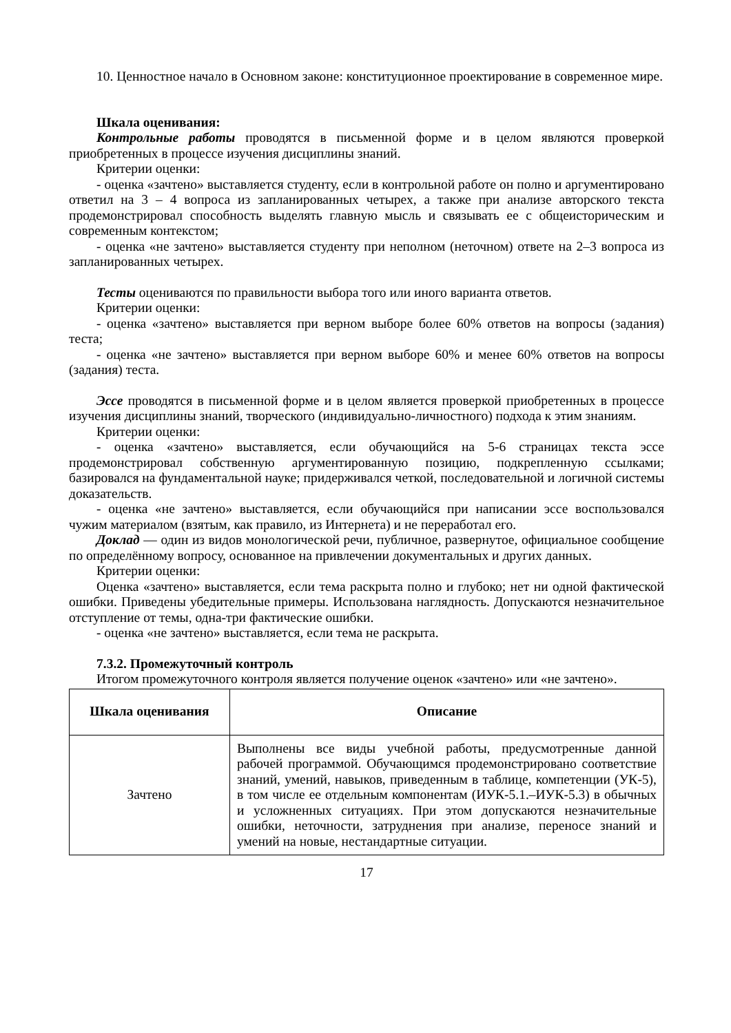10. Ценностное начало в Основном законе: конституционное проектирование в современное мире.
Шкала оценивания:
Контрольные работы проводятся в письменной форме и в целом являются проверкой приобретенных в процессе изучения дисциплины знаний.
Критерии оценки:
- оценка «зачтено» выставляется студенту, если в контрольной работе он полно и аргументировано ответил на 3 – 4 вопроса из запланированных четырех, а также при анализе авторского текста продемонстрировал способность выделять главную мысль и связывать ее с общеисторическим и современным контекстом;
- оценка «не зачтено» выставляется студенту при неполном (неточном) ответе на 2–3 вопроса из запланированных четырех.
Тесты оцениваются по правильности выбора того или иного варианта ответов.
Критерии оценки:
- оценка «зачтено» выставляется при верном выборе более 60% ответов на вопросы (задания) теста;
- оценка «не зачтено» выставляется при верном выборе 60% и менее 60% ответов на вопросы (задания) теста.
Эссе проводятся в письменной форме и в целом является проверкой приобретенных в процессе изучения дисциплины знаний, творческого (индивидуально-личностного) подхода к этим знаниям.
Критерии оценки:
- оценка «зачтено» выставляется, если обучающийся на 5-6 страницах текста эссе продемонстрировал собственную аргументированную позицию, подкрепленную ссылками; базировался на фундаментальной науке; придерживался четкой, последовательной и логичной системы доказательств.
- оценка «не зачтено» выставляется, если обучающийся при написании эссе воспользовался чужим материалом (взятым, как правило, из Интернета) и не переработал его.
Доклад — один из видов монологической речи, публичное, развернутое, официальное сообщение по определённому вопросу, основанное на привлечении документальных и других данных.
Критерии оценки:
Оценка «зачтено» выставляется, если тема раскрыта полно и глубоко; нет ни одной фактической ошибки. Приведены убедительные примеры. Использована наглядность. Допускаются незначительное отступление от темы, одна-три фактические ошибки.
- оценка «не зачтено» выставляется, если тема не раскрыта.
7.3.2. Промежуточный контроль
Итогом промежуточного контроля является получение оценок «зачтено» или «не зачтено».
| Шкала оценивания | Описание |
| --- | --- |
| Зачтено | Выполнены все виды учебной работы, предусмотренные данной рабочей программой. Обучающимся продемонстрировано соответствие знаний, умений, навыков, приведенным в таблице, компетенции (УК-5), в том числе ее отдельным компонентам (ИУК-5.1.–ИУК-5.3) в обычных и усложненных ситуациях. При этом допускаются незначительные ошибки, неточности, затруднения при анализе, переносе знаний и умений на новые, нестандартные ситуации. |
17